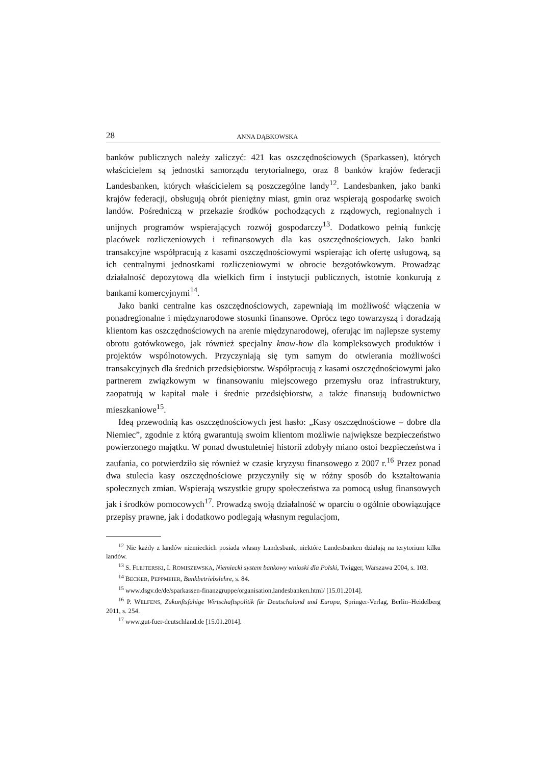28 ANNA DĄBKOWSKA
banków publicznych należy zaliczyć: 421 kas oszczędnościowych (Sparkassen), których właścicielem są jednostki samorządu terytorialnego, oraz 8 banków krajów federacji Landesbanken, których właścicielem są poszczególne landy<sup>12</sup>. Landesbanken, jako banki krajów federacji, obsługują obrót pieniężny miast, gmin oraz wspierają gospodarkę swoich landów. Pośredniczą w przekazie środków pochodzących z rządowych, regionalnych i unijnych programów wspierających rozwój gospodarczy<sup>13</sup>. Dodatkowo pełnią funkcję placówek rozliczeniowych i refinansowych dla kas oszczędnościowych. Jako banki transakcyjne współpracują z kasami oszczędnościowymi wspierając ich ofertę usługową, są ich centralnymi jednostkami rozliczeniowymi w obrocie bezgotówkowym. Prowadząc działalność depozytową dla wielkich firm i instytucji publicznych, istotnie konkurują z bankami komercyjnymi<sup>14</sup>.
Jako banki centralne kas oszczędnościowych, zapewniają im możliwość włączenia w ponadregionalne i międzynarodowe stosunki finansowe. Oprócz tego towarzyszą i doradzają klientom kas oszczędnościowych na arenie międzynarodowej, oferując im najlepsze systemy obrotu gotówkowego, jak również specjalny know-how dla kompleksowych produktów i projektów wspólnotowych. Przyczyniają się tym samym do otwierania możliwości transakcyjnych dla średnich przedsiębiorstw. Współpracują z kasami oszczędnościowymi jako partnerem związkowym w finansowaniu miejscowego przemysłu oraz infrastruktury, zaopatrują w kapitał małe i średnie przedsiębiorstw, a także finansują budownictwo mieszkaniowe<sup>15</sup>.
Ideą przewodnią kas oszczędnościowych jest hasło: „Kasy oszczędnościowe – dobre dla Niemiec”, zgodnie z którą gwarantują swoim klientom możliwie największe bezpieczeństwo powierzonego majątku. W ponad dwustuletniej historii zdobyły miano ostoi bezpieczeństwa i zaufania, co potwierdziło się również w czasie kryzysu finansowego z 2007 r.<sup>16</sup> Przez ponad dwa stulecia kasy oszczędnościowe przyczyniły się w różny sposób do kształtowania społecznych zmian. Wspierają wszystkie grupy społeczeństwa za pomocą usług finansowych jak i środków pomocowych<sup>17</sup>. Prowadzą swoją działalność w oparciu o ogólnie obowiązujące przepisy prawne, jak i dodatkowo podlegają własnym regulacjom,
<sup>12</sup> Nie każdy z landów niemieckich posiada własny Landesbank, niektóre Landesbanken działają na terytorium kilku landów.
<sup>13</sup> S. FLEJTERSKI, I. ROMISZEWSKA, Niemiecki system bankowy wnioski dla Polski, Twigger, Warszawa 2004, s. 103.
<sup>14</sup> BECKER, PEPPMEIER, Bankbetriebslehre, s. 84.
<sup>15</sup> www.dsgv.de/de/sparkassen-finanzgruppe/organisation,landesbanken.html/ [15.01.2014].
<sup>16</sup> P. WELFENS, Zukunftsfähige Wirtschaftspolitik für Deutschaland und Europa, Springer-Verlag, Berlin–Heidelberg 2011, s. 254.
<sup>17</sup> www.gut-fuer-deutschland.de [15.01.2014].